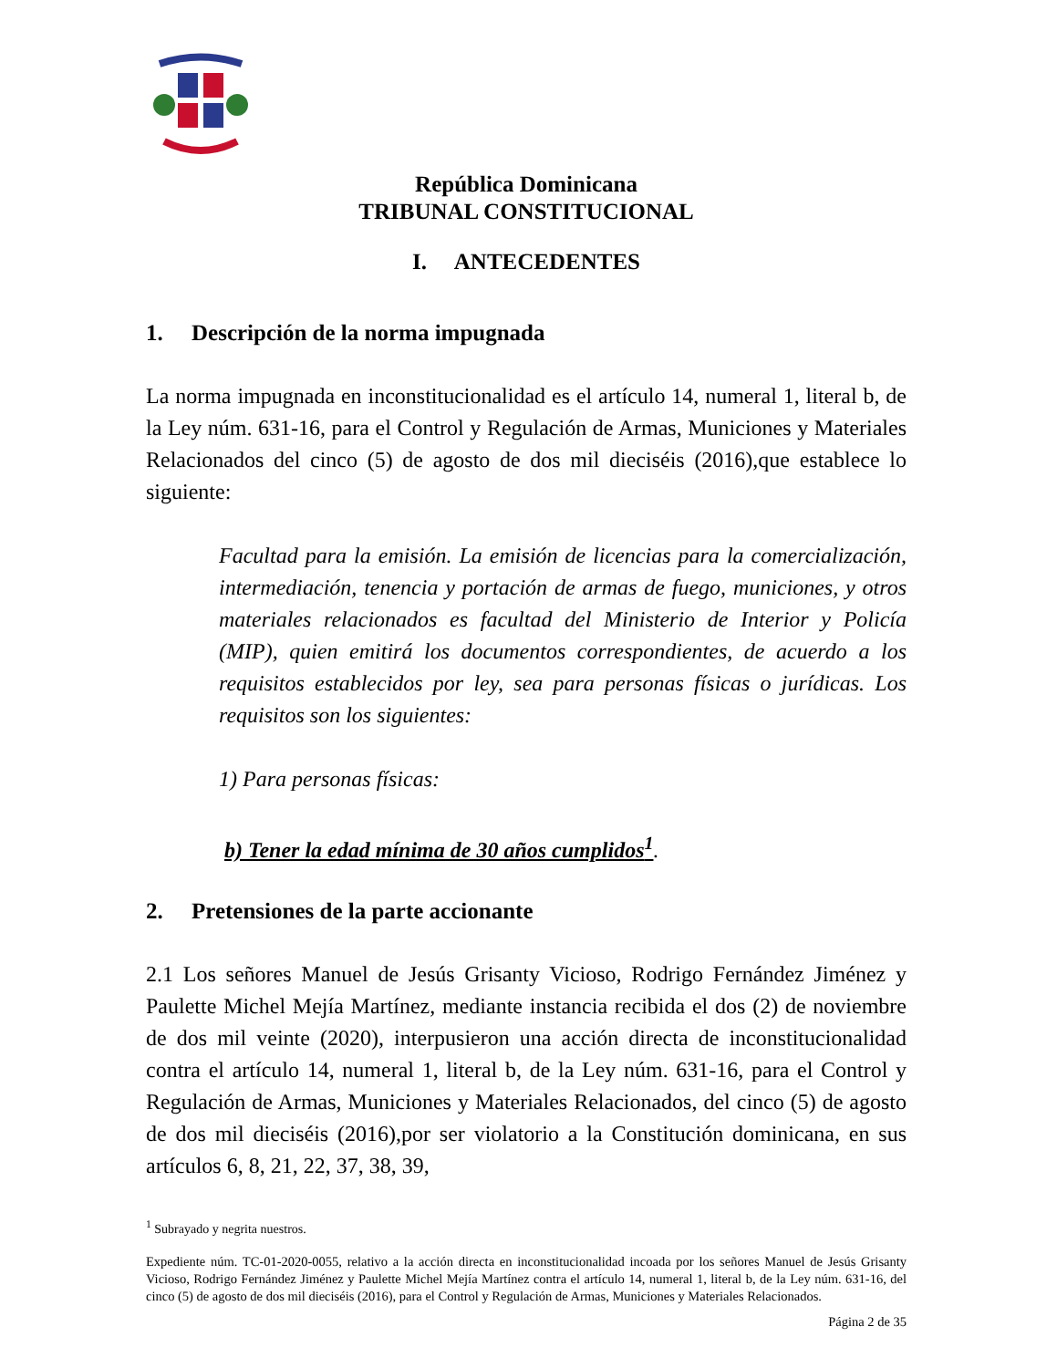República Dominicana
TRIBUNAL CONSTITUCIONAL
I. ANTECEDENTES
1. Descripción de la norma impugnada
La norma impugnada en inconstitucionalidad es el artículo 14, numeral 1, literal b, de la Ley núm. 631-16, para el Control y Regulación de Armas, Municiones y Materiales Relacionados del cinco (5) de agosto de dos mil dieciséis (2016),que establece lo siguiente:
Facultad para la emisión. La emisión de licencias para la comercialización, intermediación, tenencia y portación de armas de fuego, municiones, y otros materiales relacionados es facultad del Ministerio de Interior y Policía (MIP), quien emitirá los documentos correspondientes, de acuerdo a los requisitos establecidos por ley, sea para personas físicas o jurídicas. Los requisitos son los siguientes:
1) Para personas físicas:
b) Tener la edad mínima de 30 años cumplidos<sup>1</sup>.
2. Pretensiones de la parte accionante
2.1 Los señores Manuel de Jesús Grisanty Vicioso, Rodrigo Fernández Jiménez y Paulette Michel Mejía Martínez, mediante instancia recibida el dos (2) de noviembre de dos mil veinte (2020), interpusieron una acción directa de inconstitucionalidad contra el artículo 14, numeral 1, literal b, de la Ley núm. 631-16, para el Control y Regulación de Armas, Municiones y Materiales Relacionados, del cinco (5) de agosto de dos mil dieciséis (2016),por ser violatorio a la Constitución dominicana, en sus artículos 6, 8, 21, 22, 37, 38, 39,
<sup>1</sup> Subrayado y negrita nuestros.
Expediente núm. TC-01-2020-0055, relativo a la acción directa en inconstitucionalidad incoada por los señores Manuel de Jesús Grisanty Vicioso, Rodrigo Fernández Jiménez y Paulette Michel Mejía Martínez contra el artículo 14, numeral 1, literal b, de la Ley núm. 631-16, del cinco (5) de agosto de dos mil dieciséis (2016), para el Control y Regulación de Armas, Municiones y Materiales Relacionados.
Página 2 de 35